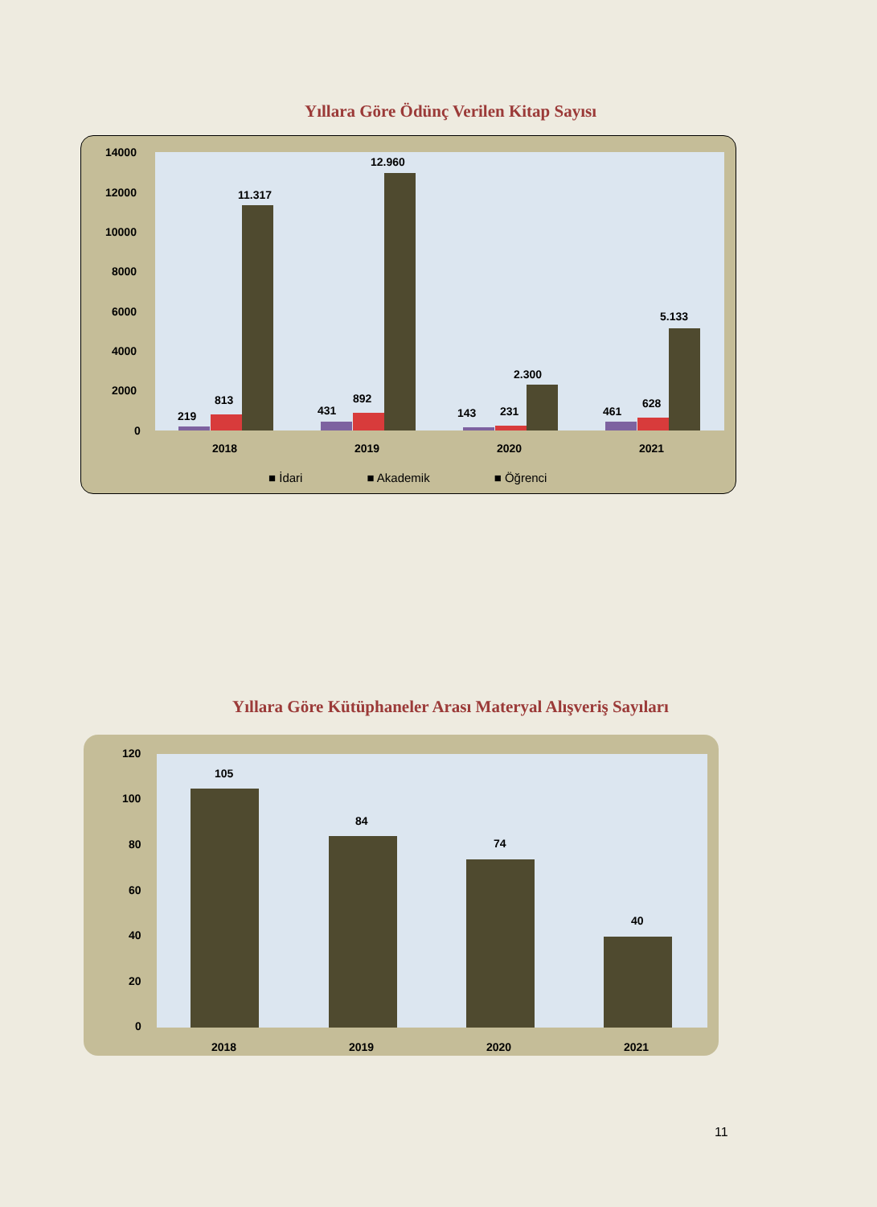Yıllara Göre Ödünç Verilen Kitap Sayısı
14000
12000
10000
8000
6000
4000
2000
0
219
813
11.317
431
892
12.960
143 231
2.300
461
628
5.133
2018 2019 2020 2021
■ İdari ■ Akademik ■ Öğrenci
Yıllara Göre Kütüphaneler Arası Materyal Alışveriş Sayıları
120
100
80
60
40
20
0
105
84
74
40
2018 2019 2020 2021
11